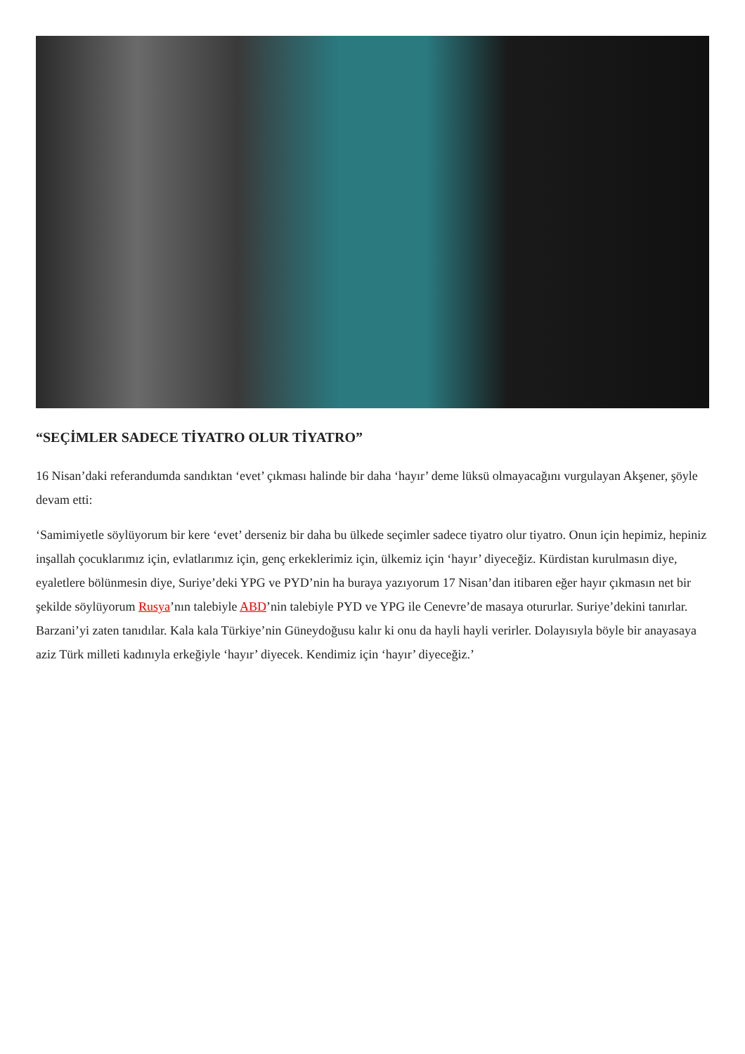“SEÇİMLER SADECE TİYATRO OLUR TİYATRO”
16 Nisan’daki referandumda sandıktan ‘evet’ çıkması halinde bir daha ‘hayır’ deme lüksü olmayacağını vurgulayan Akşener, şöyle devam etti:
‘Samimiyetle söylüyorum bir kere ‘evet’ derseniz bir daha bu ülkede seçimler sadece tiyatro olur tiyatro. Onun için hepimiz, hepiniz inşallah çocuklarımız için, evlatlarımız için, genç erkeklerimiz için, ülkemiz için ‘hayır’ diyeceğiz. Kürdistan kurulmasın diye, eyaletlere bölünmesin diye, Suriye’deki YPG ve PYD’nin ha buraya yazıyorum 17 Nisan’dan itibaren eğer hayır çıkmasın net bir şekilde söylüyorum Rusya’nın talebiyle ABD’nin talebiyle PYD ve YPG ile Cenevre’de masaya otururlar. Suriye’dekini tanırlar. Barzani’yi zaten tanıdılar. Kala kala Türkiye’nin Güneydoğusu kalır ki onu da hayli hayli verirler. Dolayısıyla böyle bir anayasaya aziz Türk milleti kadınıyla erkeğiyle ‘hayır’ diyecek. Kendimiz için ‘hayır’ diyeceğiz.’